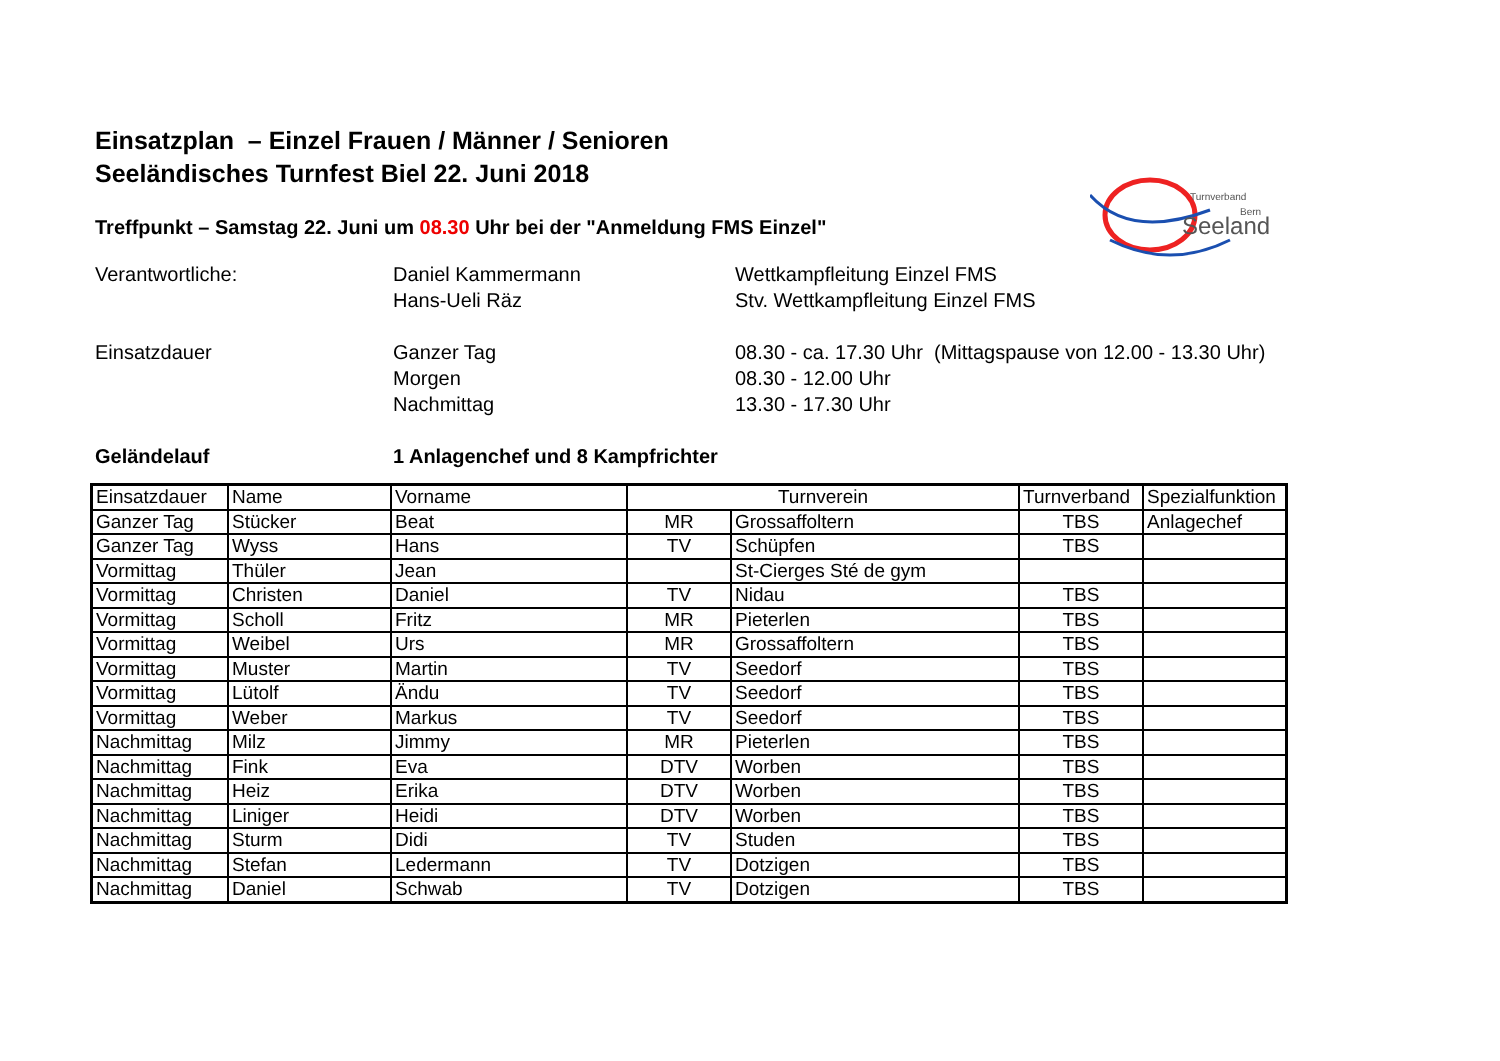Einsatzplan – Einzel Frauen / Männer / Senioren
Seeländisches Turnfest Biel 22. Juni 2018
Treffpunkt – Samstag 22. Juni um 08.30 Uhr bei der "Anmeldung FMS Einzel"
Turnverband
Bern
Seeland
Verantwortliche:
Daniel Kammermann
Wettkampfleitung Einzel FMS
Hans-Ueli Räz
Stv. Wettkampfleitung Einzel FMS
Einsatzdauer
Ganzer Tag
08.30 - ca. 17.30 Uhr (Mittagspause von 12.00 - 13.30 Uhr)
Morgen
08.30 - 12.00 Uhr
Nachmittag
13.30 - 17.30 Uhr
Geländelauf
1 Anlagenchef und 8 Kampfrichter
| Einsatzdauer | Name | Vorname | Turnverein | | Turnverband | Spezialfunktion |
| Ganzer Tag | Stücker | Beat | MR | Grossaffoltern | TBS | Anlagechef |
| Ganzer Tag | Wyss | Hans | TV | Schüpfen | TBS | |
| Vormittag | Thüler | Jean | | St-Cierges Sté de gym | | |
| Vormittag | Christen | Daniel | TV | Nidau | TBS | |
| Vormittag | Scholl | Fritz | MR | Pieterlen | TBS | |
| Vormittag | Weibel | Urs | MR | Grossaffoltern | TBS | |
| Vormittag | Muster | Martin | TV | Seedorf | TBS | |
| Vormittag | Lütolf | Ändu | TV | Seedorf | TBS | |
| Vormittag | Weber | Markus | TV | Seedorf | TBS | |
| Nachmittag | Milz | Jimmy | MR | Pieterlen | TBS | |
| Nachmittag | Fink | Eva | DTV | Worben | TBS | |
| Nachmittag | Heiz | Erika | DTV | Worben | TBS | |
| Nachmittag | Liniger | Heidi | DTV | Worben | TBS | |
| Nachmittag | Sturm | Didi | TV | Studen | TBS | |
| Nachmittag | Stefan | Ledermann | TV | Dotzigen | TBS | |
| Nachmittag | Daniel | Schwab | TV | Dotzigen | TBS | |